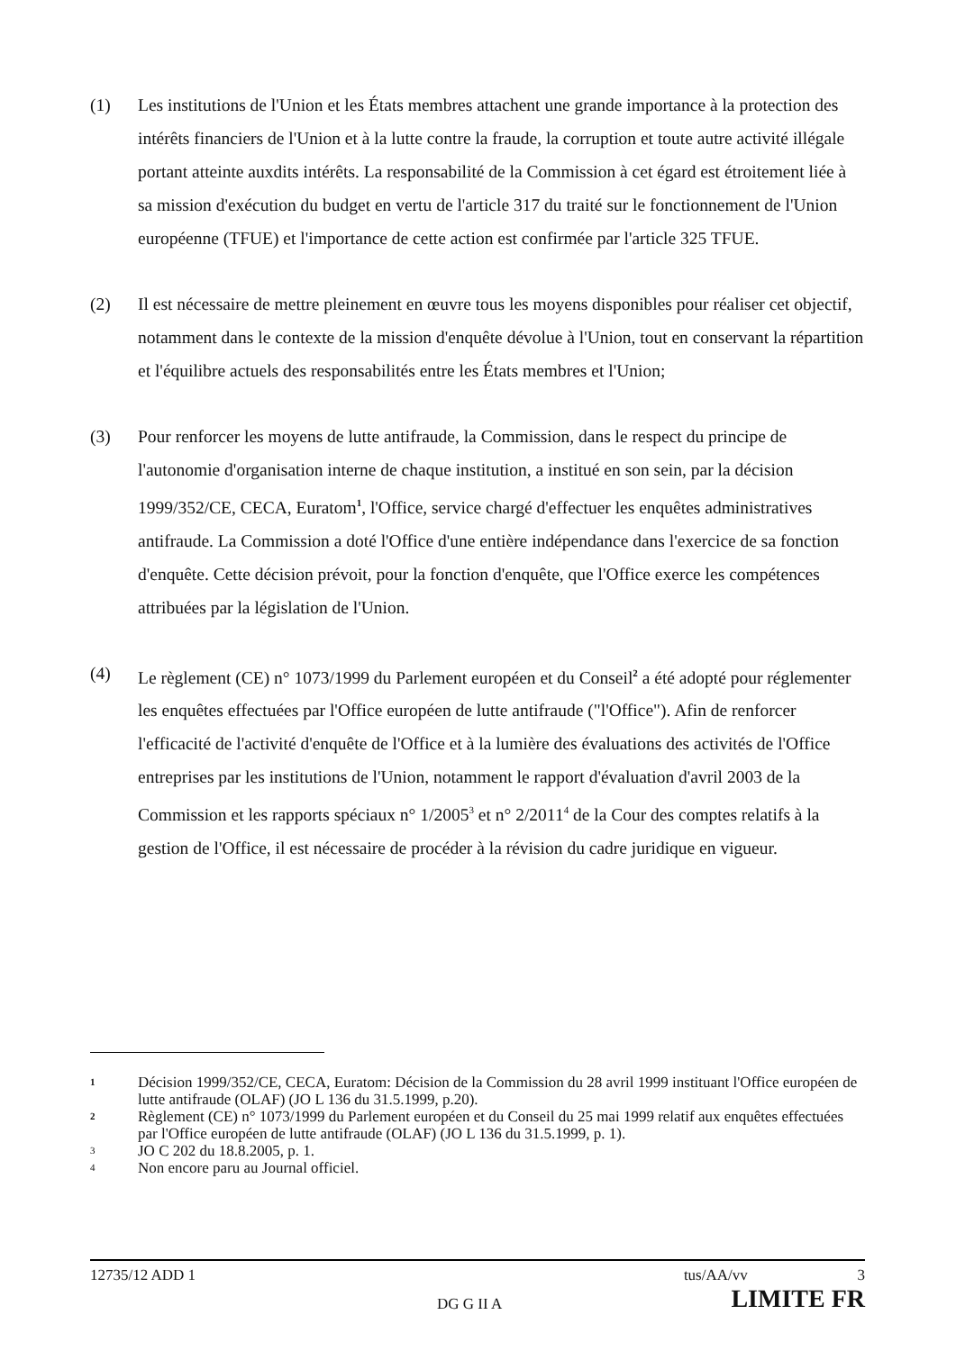(1) Les institutions de l'Union et les États membres attachent une grande importance à la protection des intérêts financiers de l'Union et à la lutte contre la fraude, la corruption et toute autre activité illégale portant atteinte auxdits intérêts. La responsabilité de la Commission à cet égard est étroitement liée à sa mission d'exécution du budget en vertu de l'article 317 du traité sur le fonctionnement de l'Union européenne (TFUE) et l'importance de cette action est confirmée par l'article 325 TFUE.
(2) Il est nécessaire de mettre pleinement en œuvre tous les moyens disponibles pour réaliser cet objectif, notamment dans le contexte de la mission d'enquête dévolue à l'Union, tout en conservant la répartition et l'équilibre actuels des responsabilités entre les États membres et l'Union;
(3) Pour renforcer les moyens de lutte antifraude, la Commission, dans le respect du principe de l'autonomie d'organisation interne de chaque institution, a institué en son sein, par la décision 1999/352/CE, CECA, Euratom<sup>1</sup>, l'Office, service chargé d'effectuer les enquêtes administratives antifraude. La Commission a doté l'Office d'une entière indépendance dans l'exercice de sa fonction d'enquête. Cette décision prévoit, pour la fonction d'enquête, que l'Office exerce les compétences attribuées par la législation de l'Union.
(4) Le règlement (CE) n° 1073/1999 du Parlement européen et du Conseil<sup>2</sup> a été adopté pour réglementer les enquêtes effectuées par l'Office européen de lutte antifraude ("l'Office"). Afin de renforcer l'efficacité de l'activité d'enquête de l'Office et à la lumière des évaluations des activités de l'Office entreprises par les institutions de l'Union, notamment le rapport d'évaluation d'avril 2003 de la Commission et les rapports spéciaux n° 1/2005<sup>3</sup> et n° 2/2011<sup>4</sup> de la Cour des comptes relatifs à la gestion de l'Office, il est nécessaire de procéder à la révision du cadre juridique en vigueur.
1
Décision 1999/352/CE, CECA, Euratom: Décision de la Commission du 28 avril 1999 instituant l'Office européen de lutte antifraude (OLAF) (JO L 136 du 31.5.1999, p.20).
2
Règlement (CE) n° 1073/1999 du Parlement européen et du Conseil du 25 mai 1999 relatif aux enquêtes effectuées par l'Office européen de lutte antifraude (OLAF) (JO L 136 du 31.5.1999, p. 1).
3
JO C 202 du 18.8.2005, p. 1.
4
Non encore paru au Journal officiel.
12735/12 ADD 1 tus/AA/vv 3
DG G II A LIMITE FR